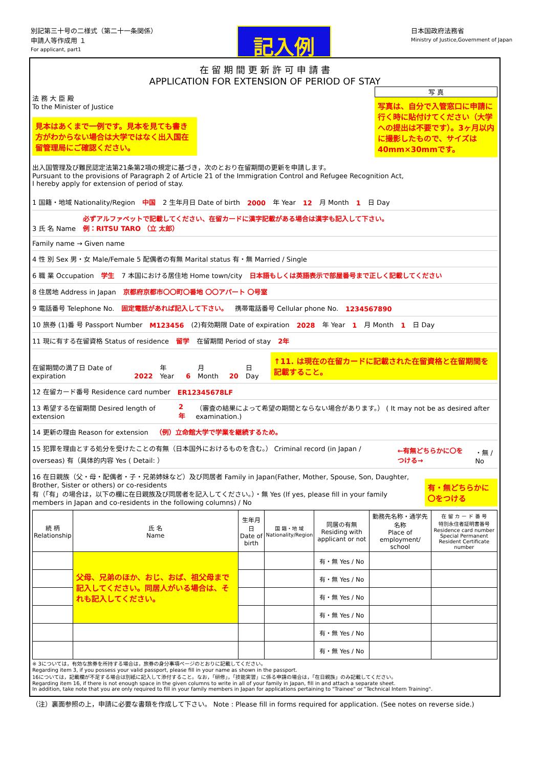別記第三十号の二様式（第二十一条関係）
申請人等作成用 １
For applicant, part1
記入例
日本国政府法務省
Ministry of Justice,Government of Japan
在 留 期 間 更 新 許 可 申 請 書
APPLICATION FOR EXTENSION OF PERIOD OF STAY
写 真
写真は、自分で入管窓口に申請に行く時に貼付けてください（大学への提出は不要です）。3ヶ月以内に撮影したもので、サイズは40mm×30mmです。
法 務 大 臣 殿
To the Minister of Justice
見本はあくまで一例です。見本を見ても書き方がわからない場合は大学ではなく出入国在留管理局にご確認ください。
出入国管理及び難民認定法第21条第2項の規定に基づき，次のとおり在留期間の更新を申請します。
Pursuant to the provisions of Paragraph 2 of Article 21 of the Immigration Control and Refugee Recognition Act,
I hereby apply for extension of period of stay.
1 国籍・地域 Nationality/Region 中国 2 生年月日 Date of birth 2000 年 Year 12 月 Month 1 日 Day
3 氏 名 Name 必ずアルファベットで記載してください、在留カードに漢字記載がある場合は漢字も記入して下さい。
例：RITSU TARO （立 太郎）
Family name → Given name
4 性 別 Sex 男・女 Male/Female 5 配偶者の有無 Marital status 有・無 Married / Single
6 職 業 Occupation 学生 7 本国における居住地 Home town/city 日本語もしくは英語表示で部屋番号まで正しく記載してください
8 住居地 Address in Japan 京都府京都市〇〇町〇番地 〇〇アパート 〇号室
9 電話番号 Telephone No. 固定電話があれば記入して下さい。 携帯電話番号 Cellular phone No. 1234567890
10 旅券 (1)番 号 Passport Number M123456 (2)有効期限 Date of expiration 2028 年 Year 1 月 Month 1 日 Day
11 現に有する在留資格 Status of residence 留学 在留期間 Period of stay 2年
在留期間の満了日 Date of expiration 2022 年 Year 6 月 Month 20 日 Day ↑11. は現在の在留カードに記載された在留資格と在留期間を記載すること。
12 在留カード番号 Residence card number ER12345678LF
13 希望する在留期間 Desired length of extension 2年 （審査の結果によって希望の期間とならない場合があります。） ( It may not be as desired after examination.)
14 更新の理由 Reason for extension （例）立命館大学で学業を継続するため。
15 犯罪を理由とする処分を受けたことの有無（日本国外におけるものを含む。） Criminal record (in Japan / overseas) 有（具体的内容 Yes ( Detail: ） ←有無どちらかに〇をつける→ ・無 / No
16 在日親族（父・母・配偶者・子・兄弟姉妹など）及び同居者 Family in Japan(Father, Mother, Spouse, Son, Daughter, Brother, Sister or others) or co-residents
有（「有」の場合は，以下の欄に在日親族及び同居者を記入してください。）・無 Yes (If yes, please fill in your family members in Japan and co-residents in the following columns) / No 有・無どちらかに〇をつける
| 続 柄 Relationship | 氏 名 Name | 生年月日 Date of birth | 国 籍・地 域 Nationality/Region | 同居の有無 Residing with applicant or not | 勤務先名称・通学先名称 Place of employment/ school | 在 留 カ ー ド 番 号 特別永住者証明書番号 Residence card number Special Permanent Resident Certificate number |
| --- | --- | --- | --- | --- | --- | --- |
| | 父母、兄弟のほか、おじ、おば、祖父母まで記入してください。同居人がいる場合は、それも記入してください。 | | | 有・無 Yes / No | | |
| | | | | 有・無 Yes / No | | |
| | | | | 有・無 Yes / No | | |
| | | | | 有・無 Yes / No | | |
| | | | | 有・無 Yes / No | | |
| | | | | 有・無 Yes / No | | |
※ 3については，有効な旅券を所持する場合は，旅券の身分事項ページのとおりに記載してください。
Regarding item 3, if you possess your valid passport, please fill in your name as shown in the passport.
16については，記載欄が不足する場合は別紙に記入して添付すること。なお，「研修」，「技能実習」に係る申請の場合は，「在日親族」のみ記載してください。
Regarding item 16, if there is not enough space in the given columns to write in all of your family in Japan, fill in and attach a separate sheet.
In addition, take note that you are only required to fill in your family members in Japan for applications pertaining to "Trainee" or "Technical Intern Training".
（注）裏面参照の上，申請に必要な書類を作成して下さい。 Note : Please fill in forms required for application. (See notes on reverse side.)